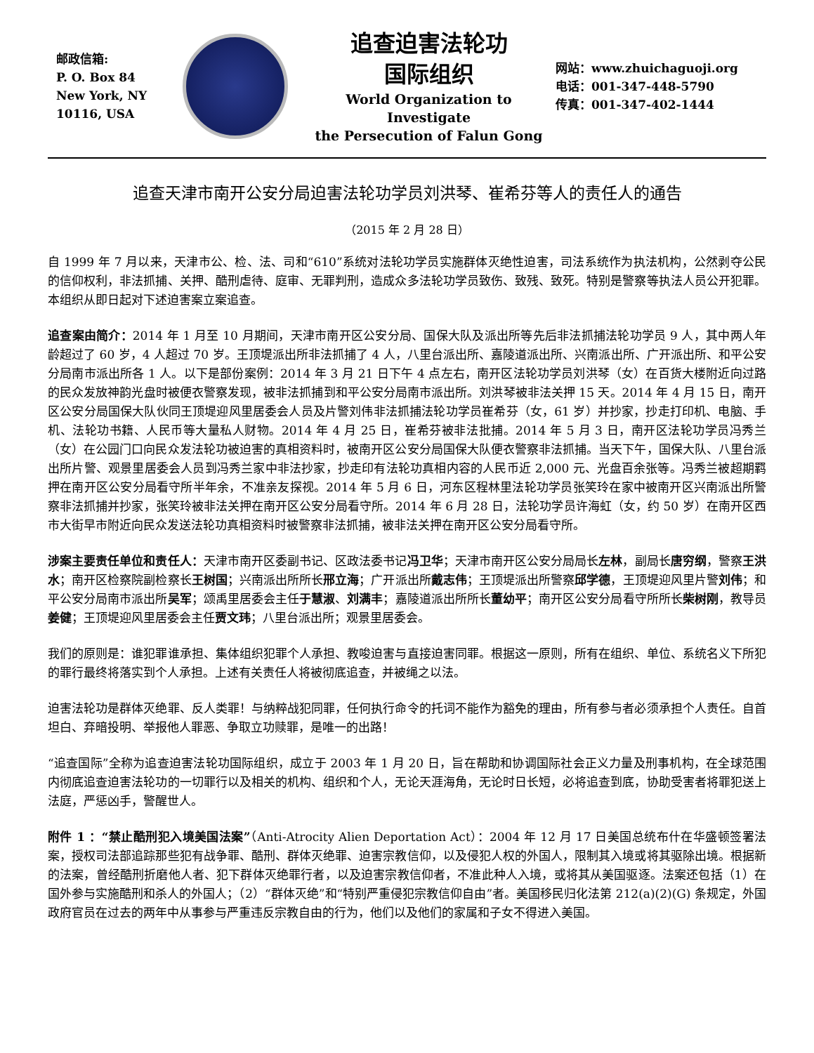邮政信箱:
P. O. Box 84
New York, NY
10116, USA
追查迫害法轮功
国际组织
World Organization to Investigate
the Persecution of Falun Gong
网站：www.zhuichaguoji.org
电话：001-347-448-5790
传真：001-347-402-1444
追查天津市南开公安分局迫害法轮功学员刘洪琴、崔希芬等人的责任人的通告
（2015 年 2 月 28 日）
自 1999 年 7 月以来，天津市公、检、法、司和“610”系统对法轮功学员实施群体灭绝性迫害，司法系统作为执法机构，公然剥夺公民的信仰权利，非法抓捕、关押、酷刑虐待、庭审、无罪判刑，造成众多法轮功学员致伤、致残、致死。特别是警察等执法人员公开犯罪。本组织从即日起对下述迫害案立案追查。
追查案由简介：2014 年 1 月至 10 月期间，天津市南开区公安分局、国保大队及派出所等先后非法抓捕法轮功学员 9 人，其中两人年龄超过了 60 岁，4 人超过 70 岁。王顶堤派出所非法抓捕了 4 人，八里台派出所、嘉陵道派出所、兴南派出所、广开派出所、和平公安分局南市派出所各 1 人。以下是部份案例：2014 年 3 月 21 日下午 4 点左右，南开区法轮功学员刘洪琴（女）在百货大楼附近向过路的民众发放神韵光盘时被便衣警察发现，被非法抓捕到和平公安分局南市派出所。刘洪琴被非法关押 15 天。2014 年 4 月 15 日，南开区公安分局国保大队伙同王顶堤迎风里居委会人员及片警刘伟非法抓捕法轮功学员崔希芬（女，61 岁）并抄家，抄走打印机、电脑、手机、法轮功书籍、人民币等大量私人财物。2014 年 4 月 25 日，崔希芬被非法批捕。2014 年 5 月 3 日，南开区法轮功学员冯秀兰（女）在公园门口向民众发法轮功被迫害的真相资料时，被南开区公安分局国保大队便衣警察非法抓捕。当天下午，国保大队、八里台派出所片警、观景里居委会人员到冯秀兰家中非法抄家，抄走印有法轮功真相内容的人民币近 2,000 元、光盘百余张等。冯秀兰被超期羁押在南开区公安分局看守所半年余，不准亲友探视。2014 年 5 月 6 日，河东区程林里法轮功学员张笑玲在家中被南开区兴南派出所警察非法抓捕并抄家，张笑玲被非法关押在南开区公安分局看守所。2014 年 6 月 28 日，法轮功学员许海虹（女，约 50 岁）在南开区西市大街早市附近向民众发送法轮功真相资料时被警察非法抓捕，被非法关押在南开区公安分局看守所。
涉案主要责任单位和责任人：天津市南开区委副书记、区政法委书记冯卫华；天津市南开区公安分局局长左林，副局长唐穷纲，警察王洪水；南开区检察院副检察长王树国；兴南派出所所长邢立海；广开派出所戴志伟；王顶堤派出所警察邱学德，王顶堤迎风里片警刘伟；和平公安分局南市派出所吴军；颂禹里居委会主任于慧淑、刘满丰；嘉陵道派出所所长董幼平；南开区公安分局看守所所长柴树刚，教导员姜健；王顶堤迎风里居委会主任贾文玮；八里台派出所；观景里居委会。
我们的原则是：谁犯罪谁承担、集体组织犯罪个人承担、教唆迫害与直接迫害同罪。根据这一原则，所有在组织、单位、系统名义下所犯的罪行最终将落实到个人承担。上述有关责任人将被彻底追查，并被绳之以法。
迫害法轮功是群体灭绝罪、反人类罪！与纳粹战犯同罪，任何执行命令的托词不能作为豁免的理由，所有参与者必须承担个人责任。自首坦白、弃暗投明、举报他人罪恶、争取立功赎罪，是唯一的出路！
“追查国际”全称为追查迫害法轮功国际组织，成立于 2003 年 1 月 20 日，旨在帮助和协调国际社会正义力量及刑事机构，在全球范围内彻底追查迫害法轮功的一切罪行以及相关的机构、组织和个人，无论天涯海角，无论时日长短，必将追查到底，协助受害者将罪犯送上法庭，严惩凶手，警醒世人。
附件 1 ：“禁止酷刑犯入境美国法案”（Anti-Atrocity Alien Deportation Act）：2004 年 12 月 17 日美国总统布什在华盛顿签署法案，授权司法部追踪那些犯有战争罪、酷刑、群体灭绝罪、迫害宗教信仰，以及侵犯人权的外国人，限制其入境或将其驱除出境。根据新的法案，曾经酷刑折磨他人者、犯下群体灭绝罪行者，以及迫害宗教信仰者，不准此种人入境，或将其从美国驱逐。法案还包括（1）在国外参与实施酷刑和杀人的外国人；（2）“群体灭绝”和“特别严重侵犯宗教信仰自由”者。美国移民归化法第 212(a)(2)(G) 条规定，外国政府官员在过去的两年中从事参与严重违反宗教自由的行为，他们以及他们的家属和子女不得进入美国。